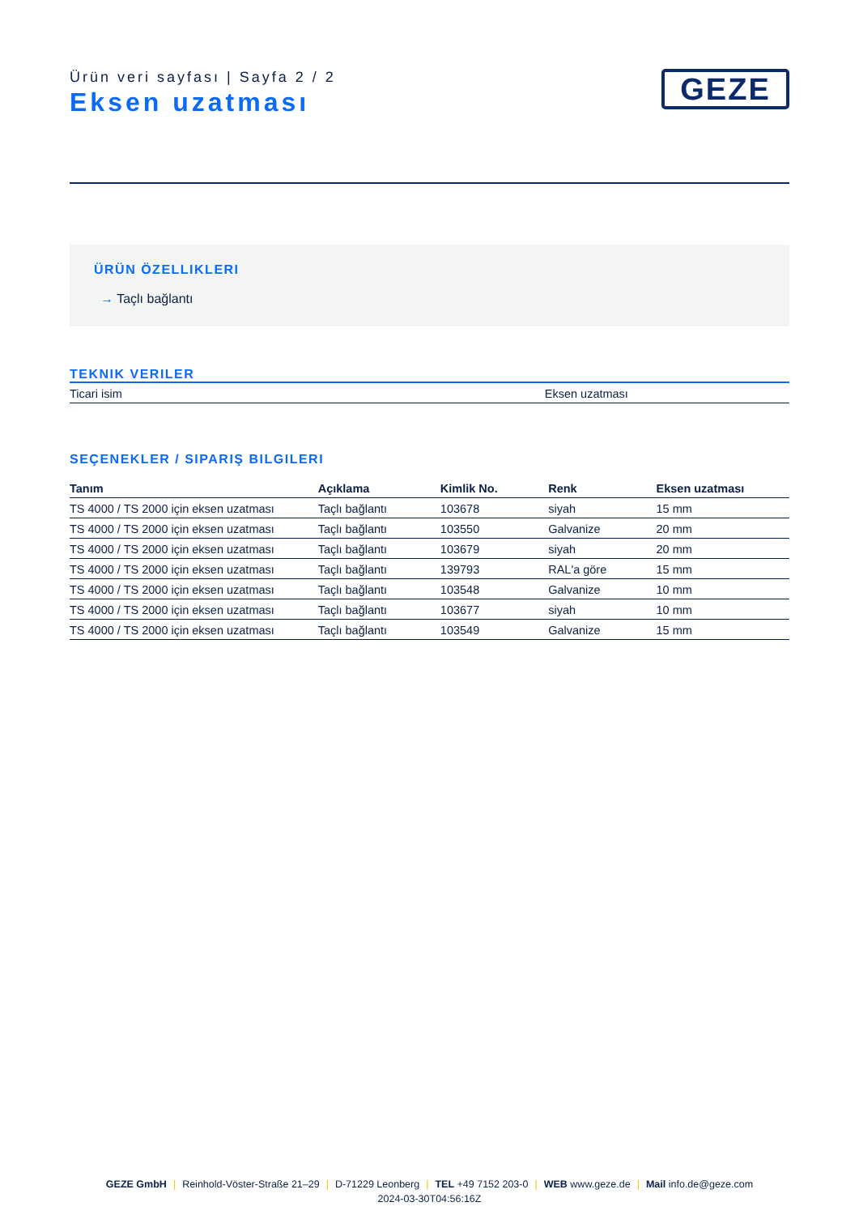Ürün veri sayfası | Sayfa 2 / 2
Eksen uzatması
GEZE
ÜRÜN ÖZELLIKLERI
→ Taçlı bağlantı
TEKNIK VERILER
| Ticari isim | Eksen uzatması |
SEÇENEKLER / SIPARIŞ BILGILERI
| Tanım | Açıklama | Kimlik No. | Renk | Eksen uzatması |
| --- | --- | --- | --- | --- |
| TS 4000 / TS 2000 için eksen uzatması | Taçlı bağlantı | 103678 | siyah | 15 mm |
| TS 4000 / TS 2000 için eksen uzatması | Taçlı bağlantı | 103550 | Galvanize | 20 mm |
| TS 4000 / TS 2000 için eksen uzatması | Taçlı bağlantı | 103679 | siyah | 20 mm |
| TS 4000 / TS 2000 için eksen uzatması | Taçlı bağlantı | 139793 | RAL'a göre | 15 mm |
| TS 4000 / TS 2000 için eksen uzatması | Taçlı bağlantı | 103548 | Galvanize | 10 mm |
| TS 4000 / TS 2000 için eksen uzatması | Taçlı bağlantı | 103677 | siyah | 10 mm |
| TS 4000 / TS 2000 için eksen uzatması | Taçlı bağlantı | 103549 | Galvanize | 15 mm |
GEZE GmbH | Reinhold-Vöster-Straße 21–29 | D-71229 Leonberg | TEL +49 7152 203-0 | WEB www.geze.de | Mail info.de@geze.com
2024-03-30T04:56:16Z